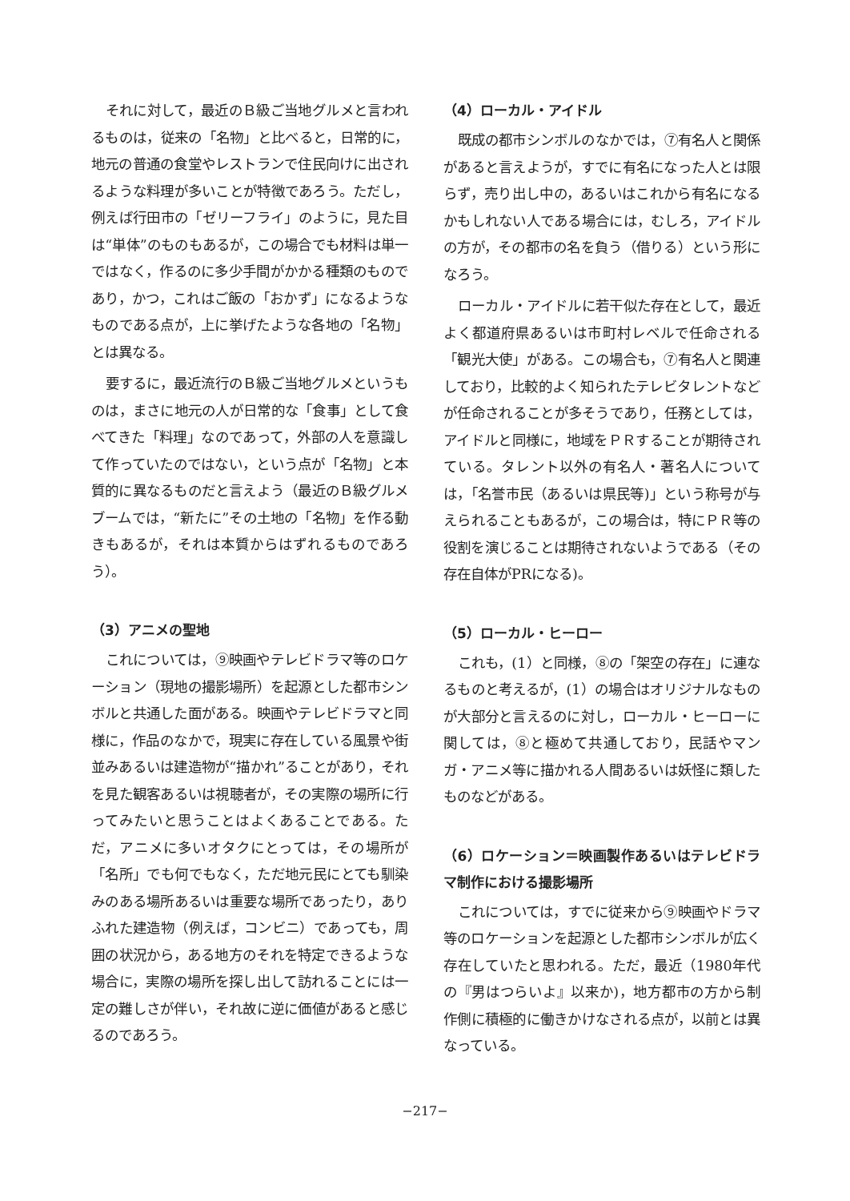それに対して，最近のＢ級ご当地グルメと言われるものは，従来の「名物」と比べると，日常的に，地元の普通の食堂やレストランで住民向けに出されるような料理が多いことが特徴であろう。ただし，例えば行田市の「ゼリーフライ」のように，見た目は“単体”のものもあるが，この場合でも材料は単一ではなく，作るのに多少手間がかかる種類のものであり，かつ，これはご飯の「おかず」になるようなものである点が，上に挙げたような各地の「名物」とは異なる。
要するに，最近流行のＢ級ご当地グルメというものは，まさに地元の人が日常的な「食事」として食べてきた「料理」なのであって，外部の人を意識して作っていたのではない，という点が「名物」と本質的に異なるものだと言えよう（最近のＢ級グルメブームでは，“新たに”その土地の「名物」を作る動きもあるが，それは本質からはずれるものであろう）。
（3）アニメの聖地
これについては，⑨映画やテレビドラマ等のロケーション（現地の撮影場所）を起源とした都市シンボルと共通した面がある。映画やテレビドラマと同様に，作品のなかで，現実に存在している風景や街並みあるいは建造物が“描かれ”ることがあり，それを見た観客あるいは視聴者が，その実際の場所に行ってみたいと思うことはよくあることである。ただ，アニメに多いオタクにとっては，その場所が「名所」でも何でもなく，ただ地元民にとても馴染みのある場所あるいは重要な場所であったり，ありふれた建造物（例えば，コンビニ）であっても，周囲の状況から，ある地方のそれを特定できるような場合に，実際の場所を探し出して訪れることには一定の難しさが伴い，それ故に逆に価値があると感じるのであろう。
（4）ローカル・アイドル
既成の都市シンボルのなかでは，⑦有名人と関係があると言えようが，すでに有名になった人とは限らず，売り出し中の，あるいはこれから有名になるかもしれない人である場合には，むしろ，アイドルの方が，その都市の名を負う（借りる）という形になろう。
ローカル・アイドルに若干似た存在として，最近よく都道府県あるいは市町村レベルで任命される「観光大使」がある。この場合も，⑦有名人と関連しており，比較的よく知られたテレビタレントなどが任命されることが多そうであり，任務としては，アイドルと同様に，地域をＰＲすることが期待されている。タレント以外の有名人・著名人については，「名誉市民（あるいは県民等)」という称号が与えられることもあるが，この場合は，特にＰＲ等の役割を演じることは期待されないようである（その存在自体がPRになる)。
（5）ローカル・ヒーロー
これも，(1）と同様，⑧の「架空の存在」に連なるものと考えるが，(1）の場合はオリジナルなものが大部分と言えるのに対し，ローカル・ヒーローに関しては，⑧と極めて共通しており，民話やマンガ・アニメ等に描かれる人間あるいは妖怪に類したものなどがある。
（6）ロケーション＝映画製作あるいはテレビドラマ制作における撮影場所
これについては，すでに従来から⑨映画やドラマ等のロケーションを起源とした都市シンボルが広く存在していたと思われる。ただ，最近（1980年代の『男はつらいよ』以来か)，地方都市の方から制作側に積極的に働きかけなされる点が，以前とは異なっている。
−217−